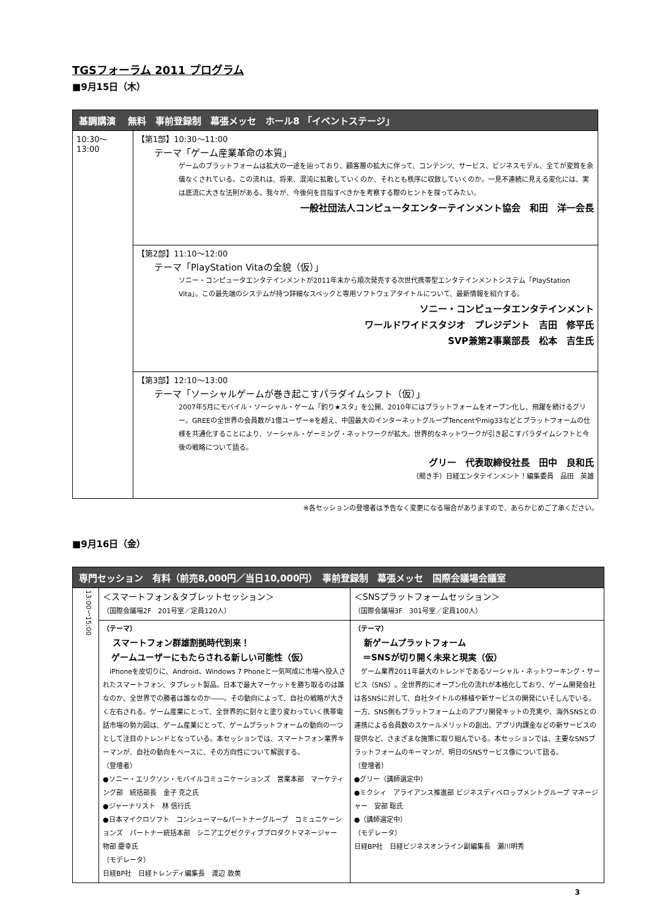TGSフォーラム 2011 プログラム
■9月15日（木）
| 基調講演 無料 事前登録制 幕張メッセ ホール8 「イベントステージ」 | |
| --- | --- |
| 10:30～ 13:00 | 【第1部】10:30～11:00 テーマ「ゲーム産業革命の本質」 ゲームのプラットフォームは拡大の一途を辿っており、顧客層の拡大に伴って、コンテンツ、サービス、ビジネスモデル、全てが変質を余儀なくされている。この流れは、将来、混沌に拡散していくのか、それとも秩序に収斂していくのか。一見不連続に見える変化には、実は底流に大きな法則がある。我々が、今後何を目指すべきかを考察する際のヒントを探ってみたい。 一般社団法人コンピュータエンターテインメント協会 和田 洋一会長 |
| | 【第2部】11:10～12:00 テーマ「PlayStation Vitaの全貌（仮）」 ソニー・コンピュータエンタテインメントが2011年末から順次発売する次世代携帯型エンタテインメントシステム「PlayStation Vita」。この最先端のシステムが持つ詳細なスペックと専用ソフトウェアタイトルについて、最新情報を紹介する。 ソニー・コンピュータエンタテインメント ワールドワイドスタジオ プレジデント 吉田 修平氏 SVP兼第2事業部長 松本 吉生氏 |
| | 【第3部】12:10～13:00 テーマ「ソーシャルゲームが巻き起こすパラダイムシフト（仮）」 2007年5月にモバイル・ソーシャル・ゲーム「釣り★スタ」を公開、2010年にはプラットフォームをオープン化し、飛躍を続けるグリー。GREEの全世界の会員数が1億ユーザー※を超え、中国最大のインターネットグループTencentやmig33などとプラットフォームの仕様を共通化することにより、ソーシャル・ゲーミング・ネットワークが拡大。世界的なネットワークが引き起こすパラダイムシフトと今後の戦略について語る。 グリー 代表取締役社長 田中 良和氏 （聞き手）日経エンタテインメント！編集委員 品田 英雄 |
※各セッションの登壇者は予告なく変更になる場合がありますので、あらかじめご了承ください。
■9月16日（金）
| 専門セッション 有料（前売8,000円／当日10,000円） 事前登録制 幕張メッセ 国際会議場会議室 | | |
| --- | --- | --- |
| 13:00～15:00 | ＜スマートフォン＆タブレットセッション＞ （国際会議場2F 201号室／定員120人） | ＜SNSプラットフォームセッション＞ （国際会議場3F 301号室／定員100人） |
| | （テーマ） スマートフォン群雄割拠時代到来！ ゲームユーザーにもたらされる新しい可能性（仮） iPhoneを皮切りに、Android、Windows 7 Phoneと一気呵成に市場へ投入されたスマートフォン、タブレット製品。日本で最大マーケットを勝ち取るのは誰なのか、全世界での勝者は誰なのか――。その動向によって、自社の戦略が大きく左右される。ゲーム産業にとって、全世界的に刻々と塗り変わっていく携帯電話市場の勢力図は、ゲーム産業にとって、ゲームプラットフォームの動向の一つとして注目のトレンドとなっている。本セッションでは、スマートフォン業界キーマンが、自社の動向をベースに、その方向性について解説する。 （登壇者） ●ソニー・エリクソン・モバイルコミュニケーションズ 営業本部 マーケティング部 統括部長 金子 克之氏 ●ジャーナリスト 林 信行氏 ●日本マイクロソフト コンシューマー&パートナーグループ コミュニケーションズ パートナー統括本部 シニアエグゼクティブプロダクトマネージャー 物部 慶幸氏 （モデレータ） 日経BP社 日経トレンディ編集長 渡辺 敦美 | （テーマ） 新ゲームプラットフォーム ＝SNSが切り開く未来と現実（仮） ゲーム業界2011年最大のトレンドであるソーシャル・ネットワーキング・サービス（SNS）。全世界的にオープン化の流れが本格化しており、ゲーム開発会社は各SNSに対して、自社タイトルの移植や新サービスの開発にいそしんでいる。一方、SNS側もプラットフォーム上のアプリ開発キットの充実や、海外SNSとの連携による会員数のスケールメリットの創出、アプリ内課金などの新サービスの提供など、さまざまな施策に取り組んでいる。本セッションでは、主要なSNSプラットフォームのキーマンが、明日のSNSサービス像について語る。 （登壇者） ●グリー（講師選定中） ●ミクシィ アライアンス推進部 ビジネスディベロップメントグループ マネージャー 安部 聡氏 ●（講師選定中） （モデレータ） 日経BP社 日経ビジネスオンライン副編集長 瀬川明秀 |
3